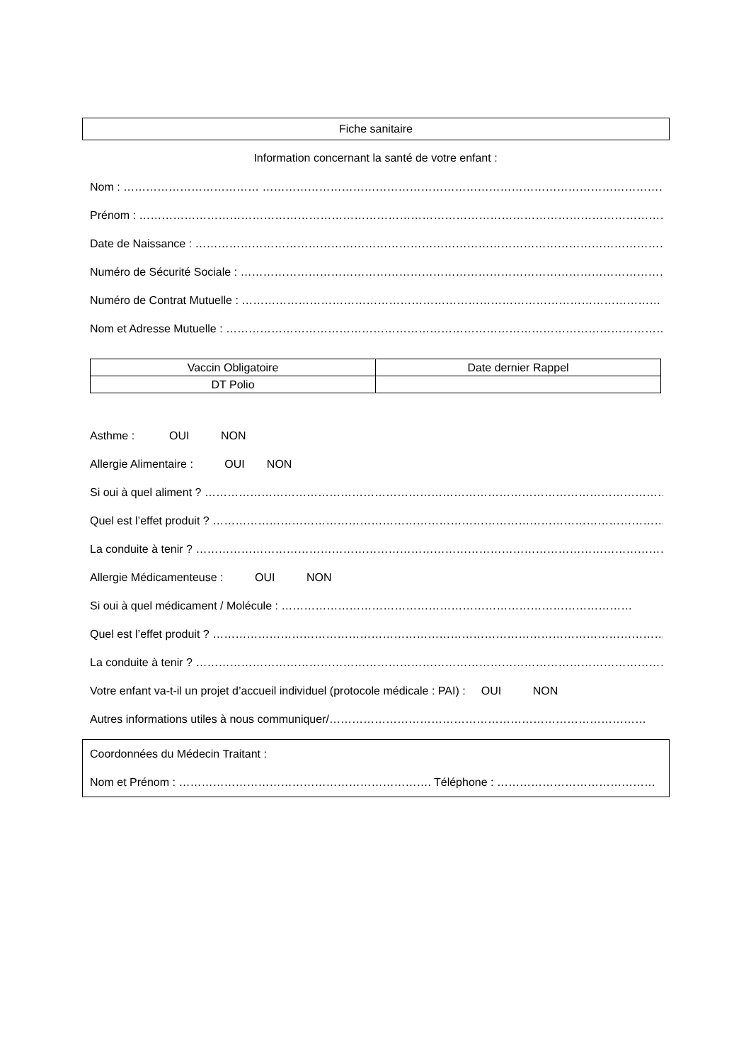Fiche sanitaire
Information concernant la santé de votre enfant :
Nom : ……………………………… ……………………………………………………………………………………………………
Prénom : ………………………………………………………………………………………………………………………………………
Date de Naissance : ………………………………………………………………………………………………………………
Numéro de Sécurité Sociale : ……………………………………………………………………………………………………
Numéro de Contrat Mutuelle : …………………………………………………………………………………………………
Nom et Adresse Mutuelle : ………………………………………………………………………………………………………
| Vaccin Obligatoire | Date dernier Rappel |
| --- | --- |
| DT Polio | |
Asthme : OUI NON
Allergie Alimentaire : OUI NON
Si oui à quel aliment ? ……………………………………………………………………………………………………………
Quel est l’effet produit ? …………………………………………………………………………………………………………
La conduite à tenir ? ………………………………………………………………………………………………………………
Allergie Médicamenteuse : OUI NON
Si oui à quel médicament / Molécule : …………………………………………………………………………………
Quel est l’effet produit ? …………………………………………………………………………………………………………
La conduite à tenir ? ………………………………………………………………………………………………………………
Votre enfant va-t-il un projet d’accueil individuel (protocole médicale : PAI) : OUI NON
Autres informations utiles à nous communiquer/…………………………………………………………………………
Coordonnées du Médecin Traitant :
Nom et Prénom : …………………………………………………………. Téléphone : ……………………………………………